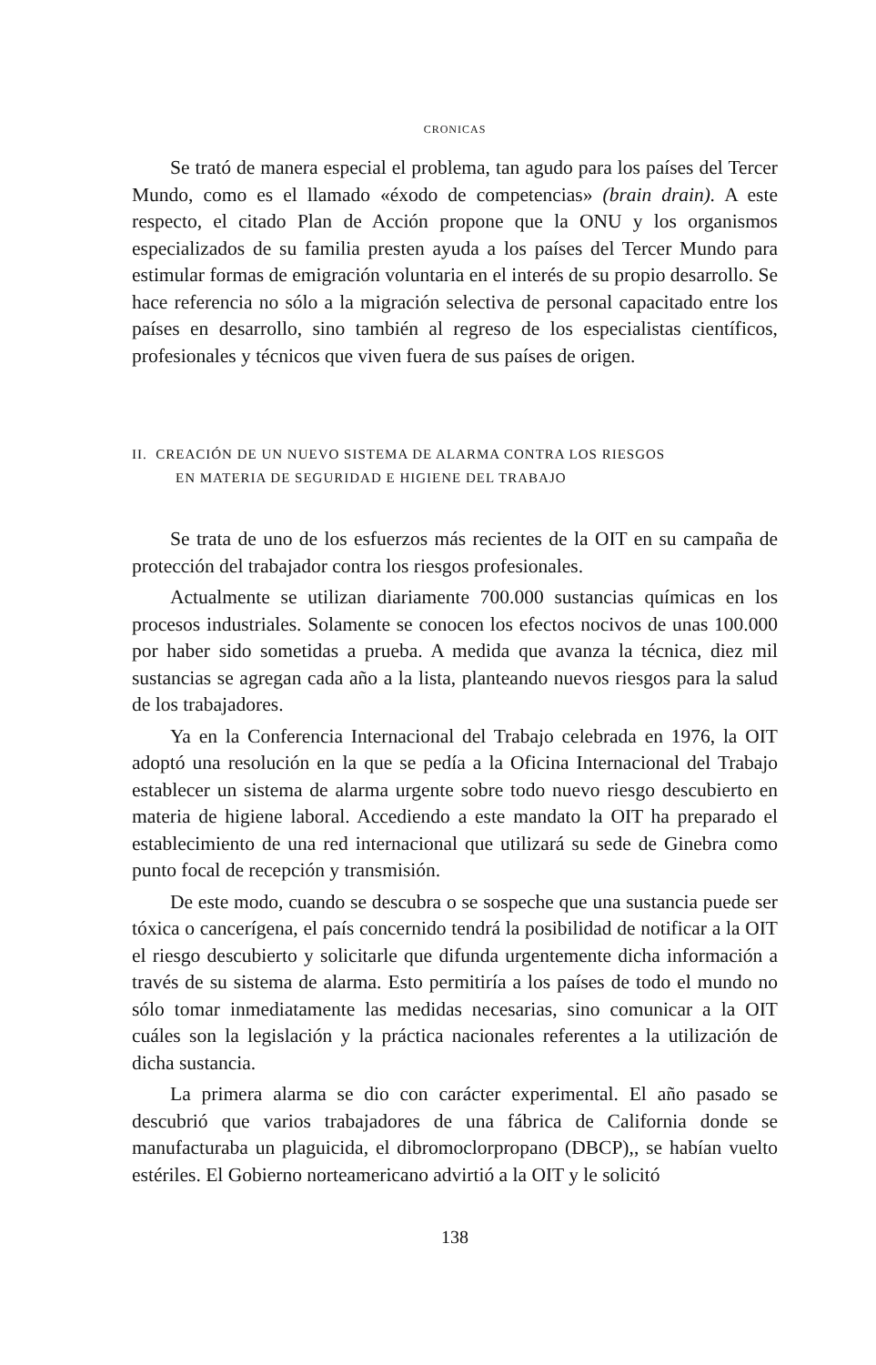CRONICAS
Se trató de manera especial el problema, tan agudo para los países del Tercer Mundo, como es el llamado «éxodo de competencias» (brain drain). A este respecto, el citado Plan de Acción propone que la ONU y los organismos especializados de su familia presten ayuda a los países del Tercer Mundo para estimular formas de emigración voluntaria en el interés de su propio desarrollo. Se hace referencia no sólo a la migración selectiva de personal capacitado entre los países en desarrollo, sino también al regreso de los especialistas científicos, profesionales y técnicos que viven fuera de sus países de origen.
II. CREACIÓN DE UN NUEVO SISTEMA DE ALARMA CONTRA LOS RIESGOS
EN MATERIA DE SEGURIDAD E HIGIENE DEL TRABAJO
Se trata de uno de los esfuerzos más recientes de la OIT en su campaña de protección del trabajador contra los riesgos profesionales.
Actualmente se utilizan diariamente 700.000 sustancias químicas en los procesos industriales. Solamente se conocen los efectos nocivos de unas 100.000 por haber sido sometidas a prueba. A medida que avanza la técnica, diez mil sustancias se agregan cada año a la lista, planteando nuevos riesgos para la salud de los trabajadores.
Ya en la Conferencia Internacional del Trabajo celebrada en 1976, la OIT adoptó una resolución en la que se pedía a la Oficina Internacional del Trabajo establecer un sistema de alarma urgente sobre todo nuevo riesgo descubierto en materia de higiene laboral. Accediendo a este mandato la OIT ha preparado el establecimiento de una red internacional que utilizará su sede de Ginebra como punto focal de recepción y transmisión.
De este modo, cuando se descubra o se sospeche que una sustancia puede ser tóxica o cancerígena, el país concernido tendrá la posibilidad de notificar a la OIT el riesgo descubierto y solicitarle que difunda urgentemente dicha información a través de su sistema de alarma. Esto permitiría a los países de todo el mundo no sólo tomar inmediatamente las medidas necesarias, sino comunicar a la OIT cuáles son la legislación y la práctica nacionales referentes a la utilización de dicha sustancia.
La primera alarma se dio con carácter experimental. El año pasado se descubrió que varios trabajadores de una fábrica de California donde se manufacturaba un plaguicida, el dibromoclorpropano (DBCP),, se habían vuelto estériles. El Gobierno norteamericano advirtió a la OIT y le solicitó
138